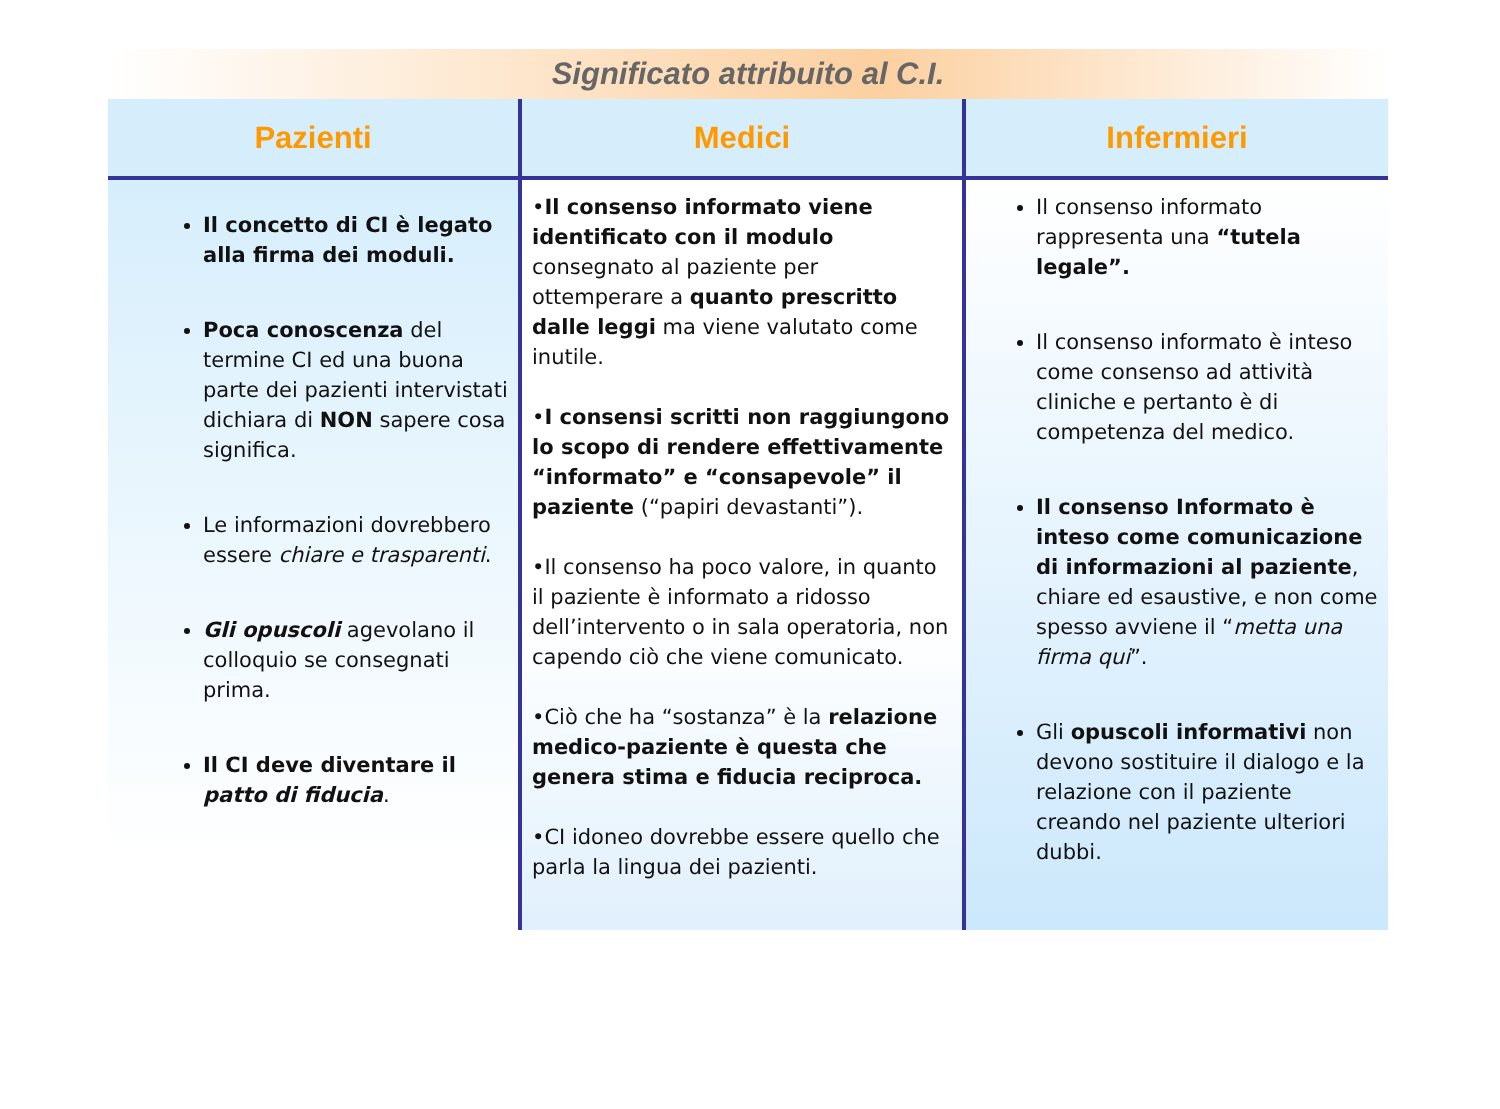Significato attribuito al C.I.
| Pazienti | Medici | Infermieri |
| --- | --- | --- |
| Il concetto di CI è legato alla firma dei moduli. Poca conoscenza del termine CI ed una buona parte dei pazienti intervistati dichiara di NON sapere cosa significa. Le informazioni dovrebbero essere chiare e trasparenti . Gli opuscoli agevolano il colloquio se consegnati prima. Il CI deve diventare il patto di fiducia . | • Il consenso informato viene identificato con il modulo consegnato al paziente per ottemperare a quanto prescritto dalle leggi ma viene valutato come inutile. • I consensi scritti non raggiungono lo scopo di rendere effettivamente “informato” e “consapevole” il paziente (“papiri devastanti”). •Il consenso ha poco valore, in quanto il paziente è informato a ridosso dell’intervento o in sala operatoria, non capendo ciò che viene comunicato. •Ciò che ha “sostanza” è la relazione medico-paziente è questa che genera stima e fiducia reciproca. •CI idoneo dovrebbe essere quello che parla la lingua dei pazienti. | Il consenso informato rappresenta una “tutela legale”. Il consenso informato è inteso come consenso ad attività cliniche e pertanto è di competenza del medico. Il consenso Informato è inteso come comunicazione di informazioni al paziente , chiare ed esaustive, e non come spesso avviene il “ metta una firma qui ”. Gli opuscoli informativi non devono sostituire il dialogo e la relazione con il paziente creando nel paziente ulteriori dubbi. |